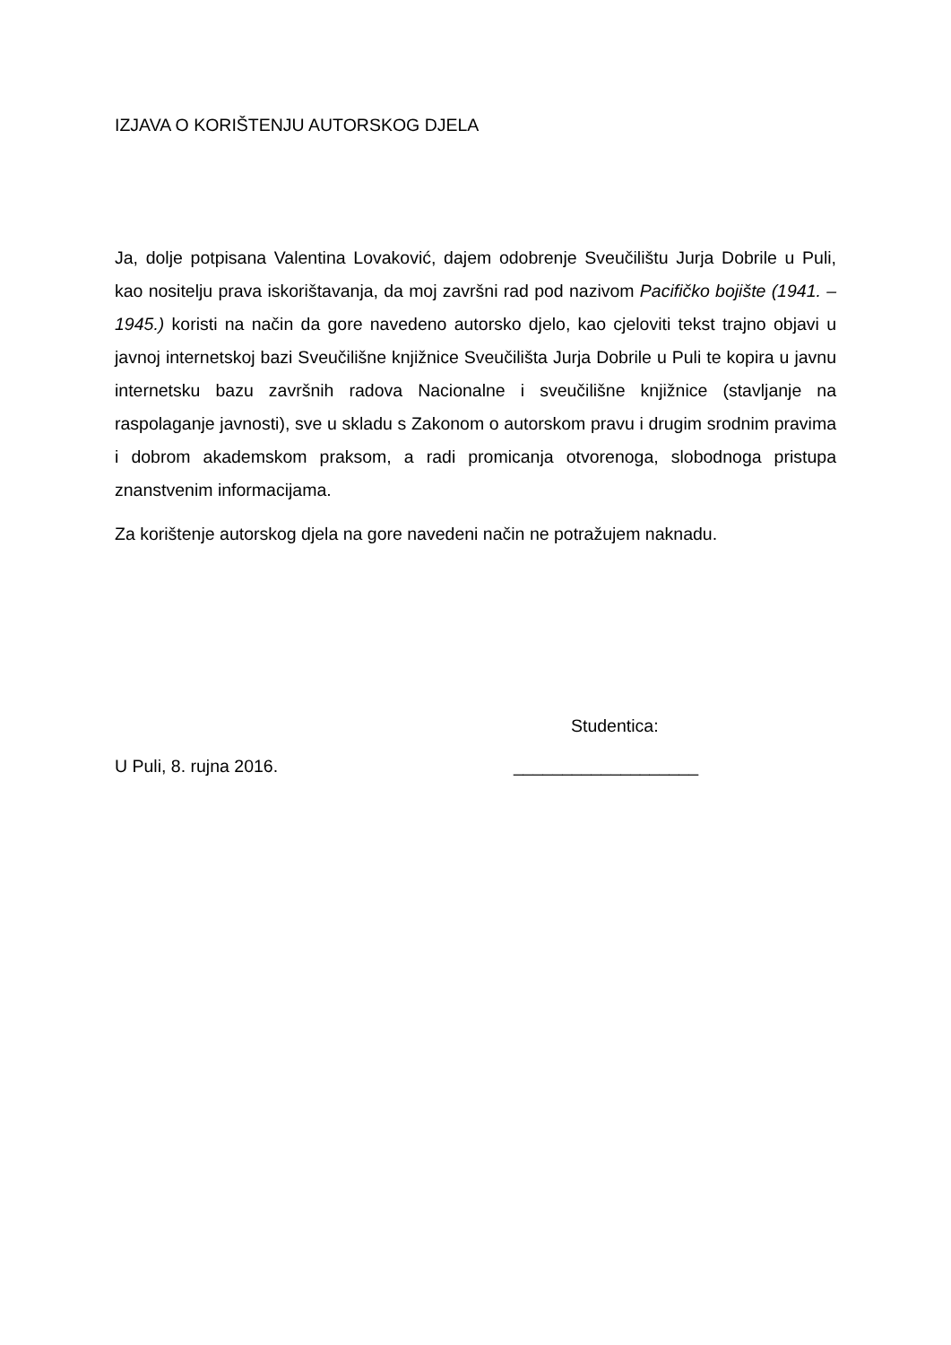IZJAVA O KORIŠTENJU AUTORSKOG DJELA
Ja, dolje potpisana Valentina Lovaković, dajem odobrenje Sveučilištu Jurja Dobrile u Puli, kao nositelju prava iskorištavanja, da moj završni rad pod nazivom Pacifičko bojište (1941. – 1945.) koristi na način da gore navedeno autorsko djelo, kao cjeloviti tekst trajno objavi u javnoj internetskoj bazi Sveučilišne knjižnice Sveučilišta Jurja Dobrile u Puli te kopira u javnu internetsku bazu završnih radova Nacionalne i sveučilišne knjižnice (stavljanje na raspolaganje javnosti), sve u skladu s Zakonom o autorskom pravu i drugim srodnim pravima i dobrom akademskom praksom, a radi promicanja otvorenoga, slobodnoga pristupa znanstvenim informacijama.
Za korištenje autorskog djela na gore navedeni način ne potražujem naknadu.
Studentica:
U Puli, 8. rujna 2016. ___________________